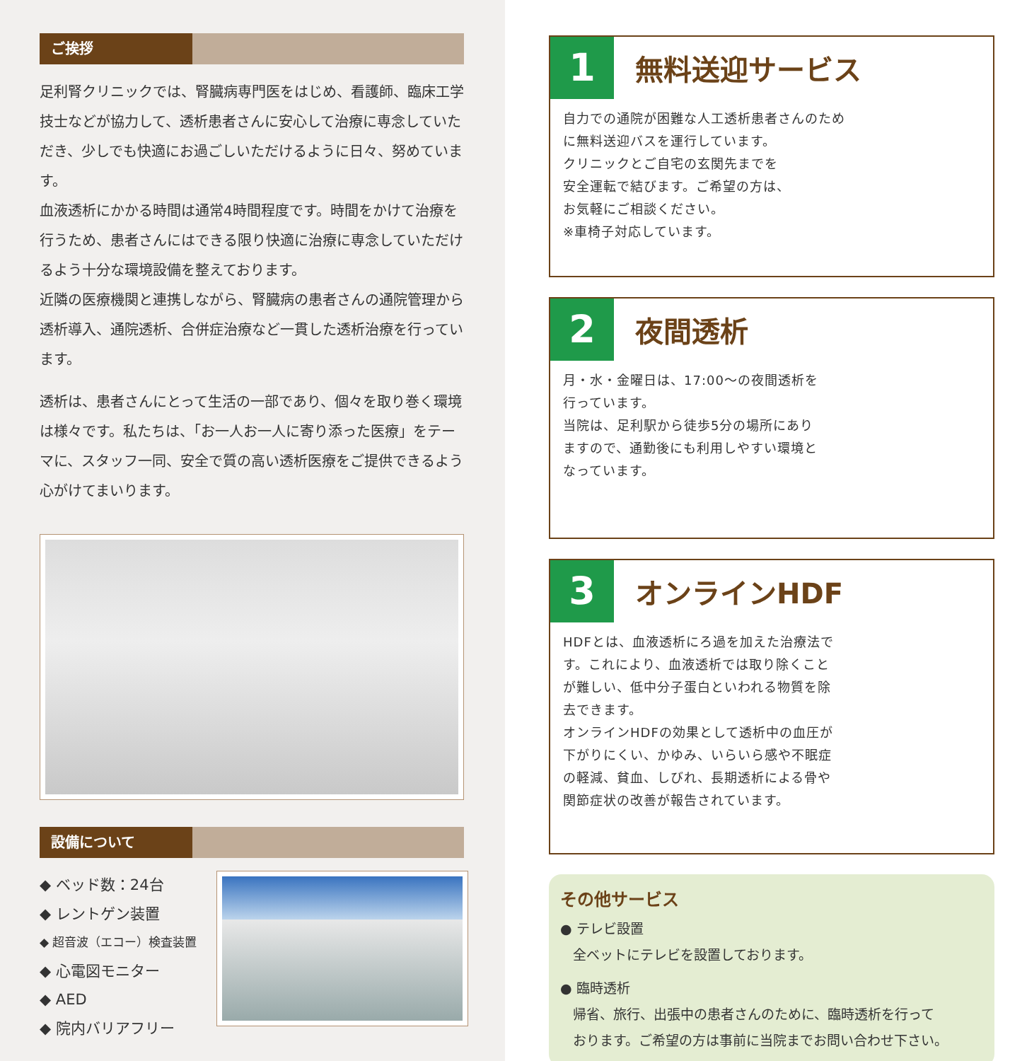ご挨拶
足利腎クリニックでは、腎臓病専門医をはじめ、看護師、臨床工学技士などが協力して、透析患者さんに安心して治療に専念していただき、少しでも快適にお過ごしいただけるように日々、努めています。
血液透析にかかる時間は通常4時間程度です。時間をかけて治療を行うため、患者さんにはできる限り快適に治療に専念していただけるよう十分な環境設備を整えております。
近隣の医療機関と連携しながら、腎臓病の患者さんの通院管理から透析導入、通院透析、合併症治療など一貫した透析治療を行っています。
透析は、患者さんにとって生活の一部であり、個々を取り巻く環境は様々です。私たちは、「お一人お一人に寄り添った医療」をテーマに、スタッフ一同、安全で質の高い透析医療をご提供できるよう心がけてまいります。
設備について
◆ ベッド数：24台
◆ レントゲン装置
◆ 超音波（エコー）検査装置
◆ 心電図モニター
◆ AED
◆ 院内バリアフリー
1
無料送迎サービス
自力での通院が困難な人工透析患者さんのために無料送迎バスを運行しています。
クリニックとご自宅の玄関先までを
安全運転で結びます。ご希望の方は、
お気軽にご相談ください。
※車椅子対応しています。
2
夜間透析
月・水・金曜日は、17:00～の夜間透析を行っています。
当院は、足利駅から徒歩5分の場所にありますので、通勤後にも利用しやすい環境となっています。
3
オンラインHDF
HDFとは、血液透析にろ過を加えた治療法です。これにより、血液透析では取り除くことが難しい、低中分子蛋白といわれる物質を除去できます。
オンラインHDFの効果として透析中の血圧が下がりにくい、かゆみ、いらいら感や不眠症の軽減、貧血、しびれ、長期透析による骨や関節症状の改善が報告されています。
その他サービス
● テレビ設置
全ベットにテレビを設置しております。
● 臨時透析
帰省、旅行、出張中の患者さんのために、臨時透析を行って
おります。ご希望の方は事前に当院までお問い合わせ下さい。